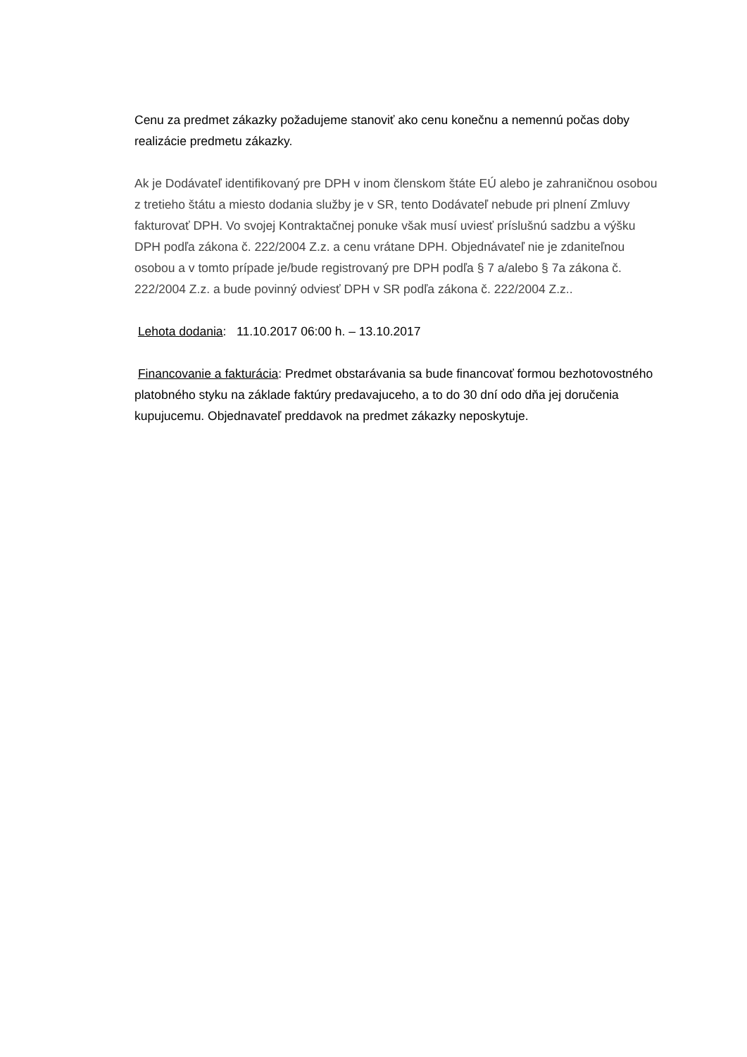Cenu za predmet zákazky požadujeme stanoviť ako cenu konečnu a nemennú počas doby realizácie predmetu zákazky.
Ak je Dodávateľ identifikovaný pre DPH v inom členskom štáte EÚ alebo je zahraničnou osobou z tretieho štátu a miesto dodania služby je v SR, tento Dodávateľ nebude pri plnení Zmluvy fakturovať DPH. Vo svojej Kontraktačnej ponuke však musí uviesť príslušnú sadzbu a výšku DPH podľa zákona č. 222/2004 Z.z. a cenu vrátane DPH. Objednávateľ nie je zdaniteľnou osobou a v tomto prípade je/bude registrovaný pre DPH podľa § 7 a/alebo § 7a zákona č. 222/2004 Z.z. a bude povinný odviesť DPH v SR podľa zákona č. 222/2004 Z.z..
Lehota dodania: 11.10.2017 06:00 h. – 13.10.2017
Financovanie a fakturácia: Predmet obstarávania sa bude financovať formou bezhotovostného platobného styku na základe faktúry predavajuceho, a to do 30 dní odo dňa jej doručenia kupujucemu. Objednavateľ preddavok na predmet zákazky neposkytuje.